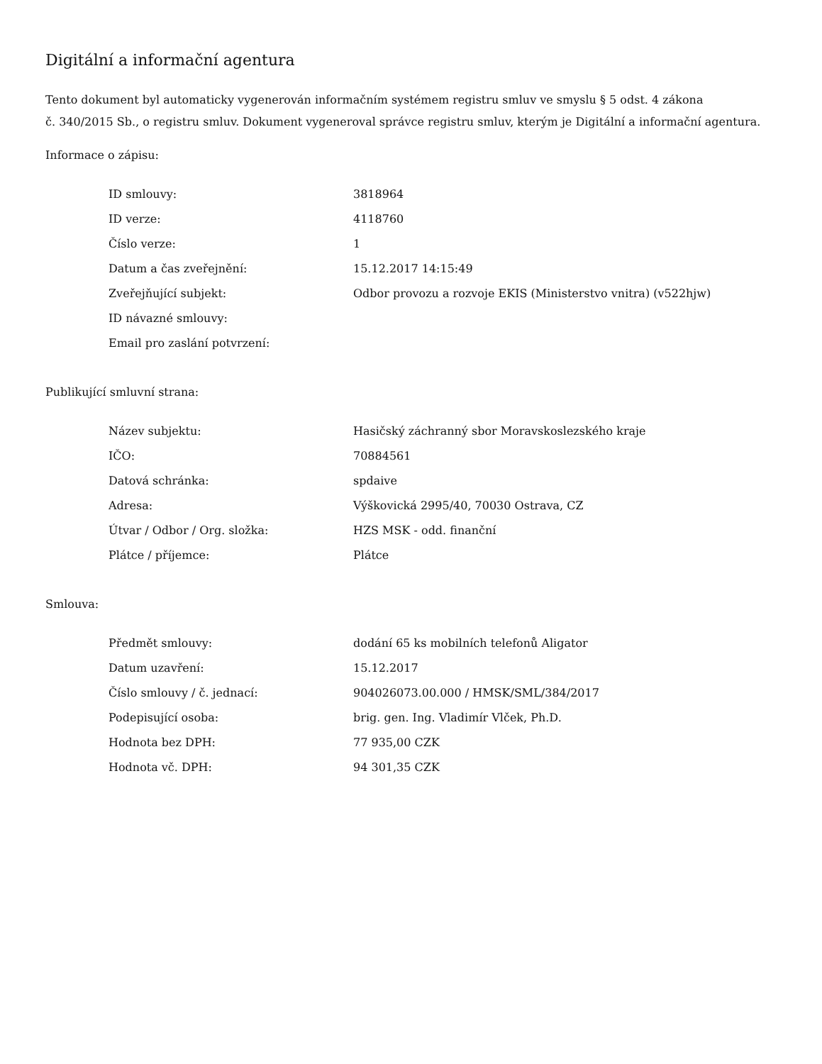Digitální a informační agentura
Tento dokument byl automaticky vygenerován informačním systémem registru smluv ve smyslu § 5 odst. 4 zákona
č. 340/2015 Sb., o registru smluv. Dokument vygeneroval správce registru smluv, kterým je Digitální a informační agentura.
Informace o zápisu:
| ID smlouvy: | 3818964 |
| ID verze: | 4118760 |
| Číslo verze: | 1 |
| Datum a čas zveřejnění: | 15.12.2017 14:15:49 |
| Zveřejňující subjekt: | Odbor provozu a rozvoje EKIS (Ministerstvo vnitra) (v522hjw) |
| ID návazné smlouvy: | |
| Email pro zaslání potvrzení: | |
Publikující smluvní strana:
| Název subjektu: | Hasičský záchranný sbor Moravskoslezského kraje |
| IČO: | 70884561 |
| Datová schránka: | spdaive |
| Adresa: | Výškovická 2995/40, 70030 Ostrava, CZ |
| Útvar / Odbor / Org. složka: | HZS MSK - odd. finanční |
| Plátce / příjemce: | Plátce |
Smlouva:
| Předmět smlouvy: | dodání 65 ks mobilních telefonů Aligator |
| Datum uzavření: | 15.12.2017 |
| Číslo smlouvy / č. jednací: | 904026073.00.000 / HMSK/SML/384/2017 |
| Podepisující osoba: | brig. gen. Ing. Vladimír Vlček, Ph.D. |
| Hodnota bez DPH: | 77 935,00 CZK |
| Hodnota vč. DPH: | 94 301,35 CZK |